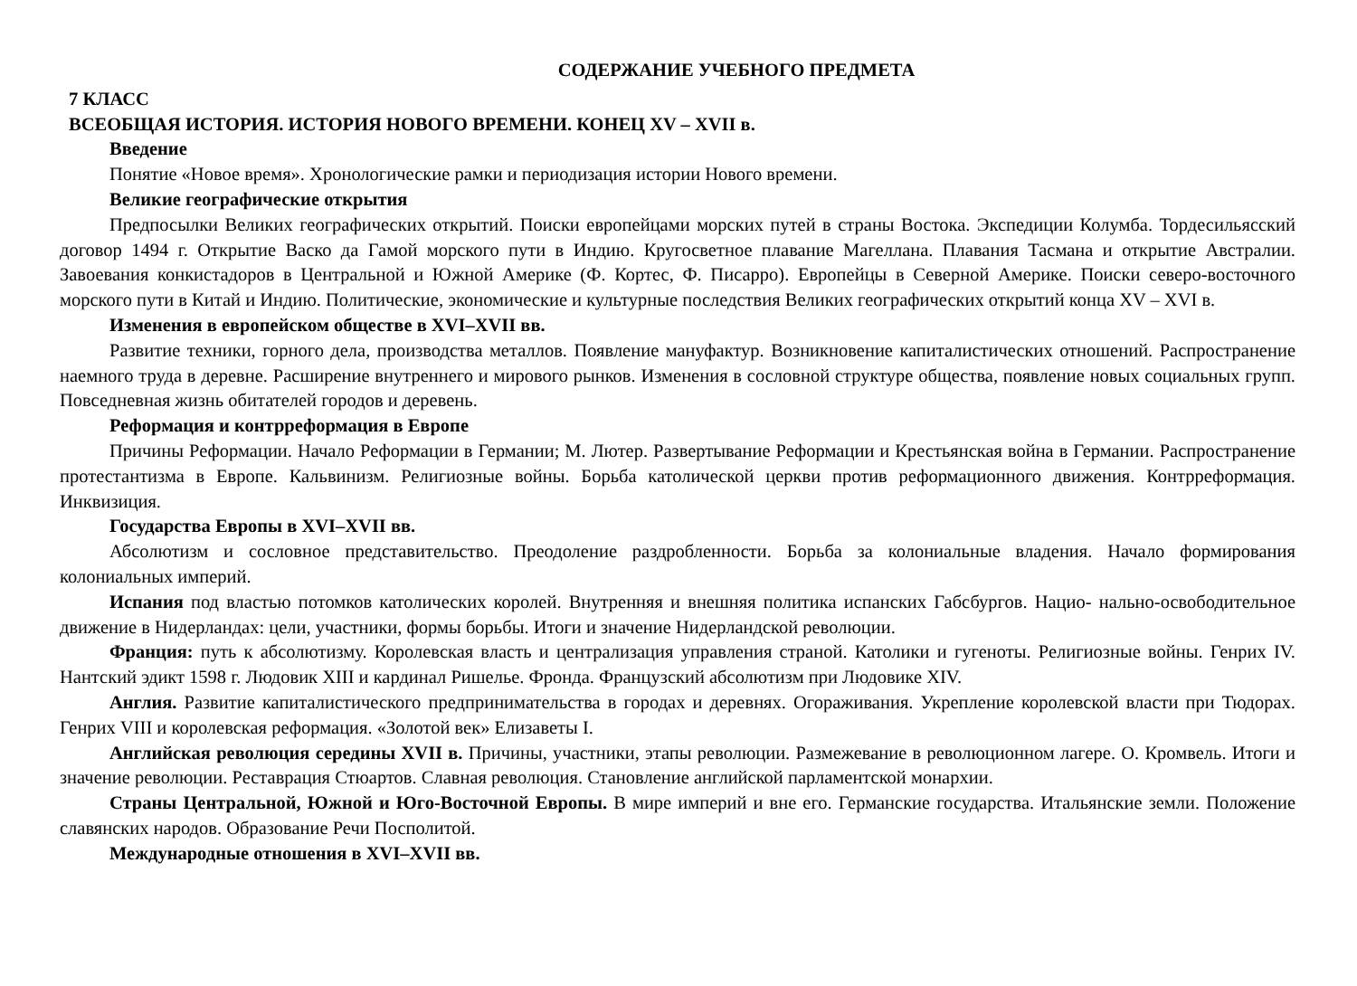СОДЕРЖАНИЕ УЧЕБНОГО ПРЕДМЕТА
7 КЛАСС
ВСЕОБЩАЯ ИСТОРИЯ. ИСТОРИЯ НОВОГО ВРЕМЕНИ. КОНЕЦ XV – XVII в.
Введение
Понятие «Новое время». Хронологические рамки и периодизация истории Нового времени.
Великие географические открытия
Предпосылки Великих географических открытий. Поиски европейцами морских путей в страны Востока. Экспедиции Колумба. Тордесильясский договор 1494 г. Открытие Васко да Гамой морского пути в Индию. Кругосветное плавание Магеллана. Плавания Тасмана и открытие Австралии. Завоевания конкистадоров в Центральной и Южной Америке (Ф. Кортес, Ф. Писарро). Европейцы в Северной Америке. Поиски северо-восточного морского пути в Китай и Индию. Политические, экономические и культурные последствия Великих географических открытий конца XV – XVI в.
Изменения в европейском обществе в XVI–XVII вв.
Развитие техники, горного дела, производства металлов. Появление мануфактур. Возникновение капиталистических отношений. Распространение наемного труда в деревне. Расширение внутреннего и мирового рынков. Изменения в сословной структуре общества, появление новых социальных групп. Повседневная жизнь обитателей городов и деревень.
Реформация и контрреформация в Европе
Причины Реформации. Начало Реформации в Германии; М. Лютер. Развертывание Реформации и Крестьянская война в Германии. Распространение протестантизма в Европе. Кальвинизм. Религиозные войны. Борьба католической церкви против реформационного движения. Контрреформация. Инквизиция.
Государства Европы в XVI–XVII вв.
Абсолютизм и сословное представительство. Преодоление раздробленности. Борьба за колониальные владения. Начало формирования колониальных империй.
Испания под властью потомков католических королей. Внутренняя и внешняя политика испанских Габсбургов. Нацио- нально-освободительное движение в Нидерландах: цели, участники, формы борьбы. Итоги и значение Нидерландской революции.
Франция: путь к абсолютизму. Королевская власть и централизация управления страной. Католики и гугеноты. Религиозные войны. Генрих IV. Нантский эдикт 1598 г. Людовик XIII и кардинал Ришелье. Фронда. Французский абсолютизм при Людовике XIV.
Англия. Развитие капиталистического предпринимательства в городах и деревнях. Огораживания. Укрепление королевской власти при Тюдорах. Генрих VIII и королевская реформация. «Золотой век» Елизаветы I.
Английская революция середины XVII в. Причины, участники, этапы революции. Размежевание в революционном лагере. О. Кромвель. Итоги и значение революции. Реставрация Стюартов. Славная революция. Становление английской парламентской монархии.
Страны Центральной, Южной и Юго-Восточной Европы. В мире империй и вне его. Германские государства. Итальянские земли. Положение славянских народов. Образование Речи Посполитой.
Международные отношения в XVI–XVII вв.